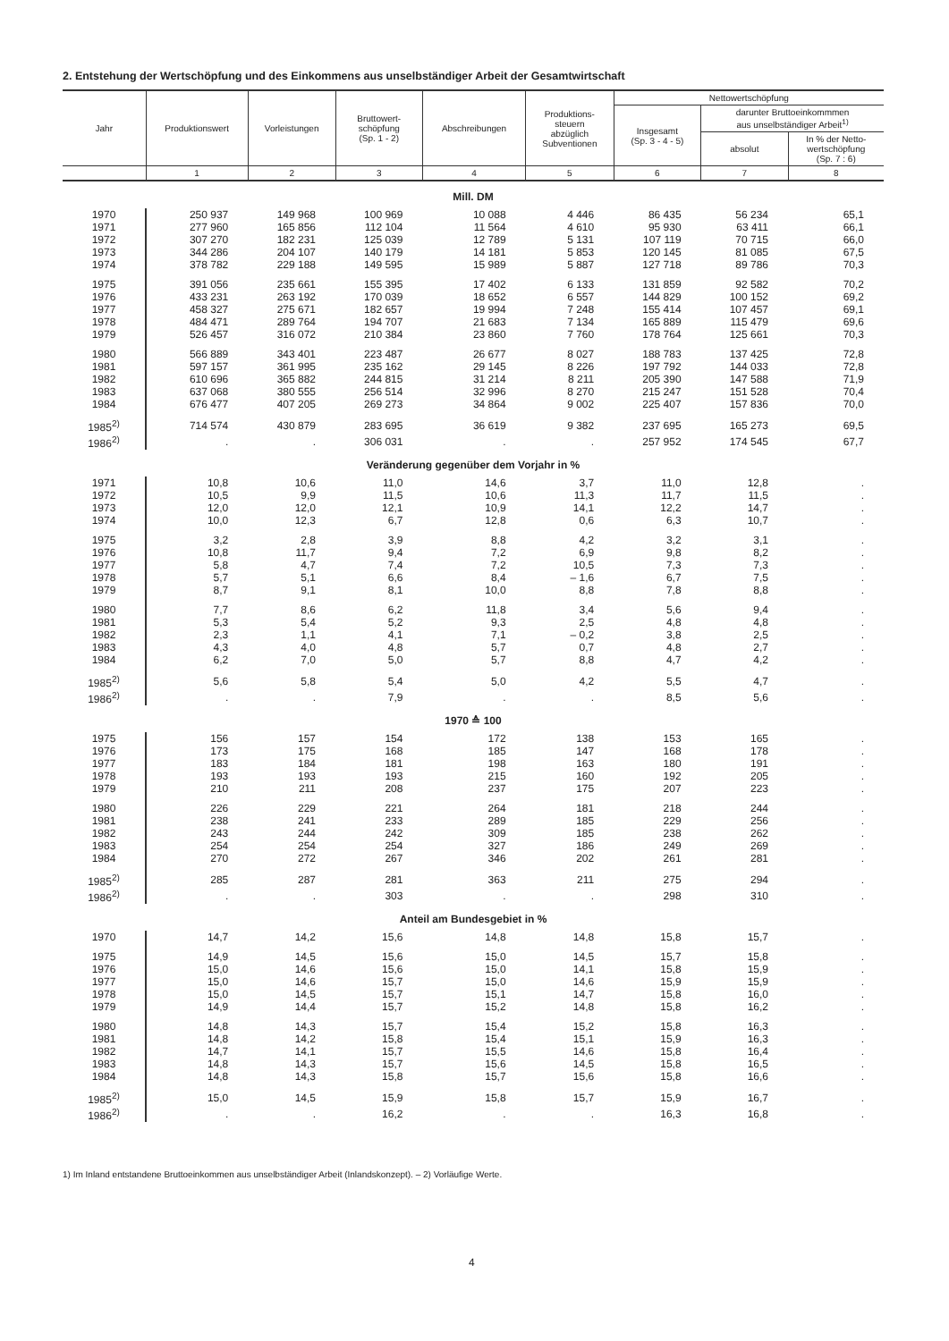2. Entstehung der Wertschöpfung und des Einkommens aus unselbständiger Arbeit der Gesamtwirtschaft
| Jahr | Produktionswert | Vorleistungen | Bruttowert- schöpfung (Sp. 1 - 2) | Abschreibungen | Produktions- steuern abzüglich Subventionen | Nettowertschöpfung | | |
| --- | --- | --- | --- | --- | --- | --- | --- | --- |
| | | | | | | Insgesamt (Sp. 3 - 4 - 5) | darunter Bruttoeinkommmen aus unselbständiger Arbeit<sup>1)</sup> | |
| | | | | | | | absolut | In % der Netto- wertschöpfung (Sp. 7 : 6) |
| | 1 | 2 | 3 | 4 | 5 | 6 | 7 | 8 |
| Mill. DM | | | | | | | | |
| 1970 | 250 937 | 149 968 | 100 969 | 10 088 | 4 446 | 86 435 | 56 234 | 65,1 |
| 1971 | 277 960 | 165 856 | 112 104 | 11 564 | 4 610 | 95 930 | 63 411 | 66,1 |
| 1972 | 307 270 | 182 231 | 125 039 | 12 789 | 5 131 | 107 119 | 70 715 | 66,0 |
| 1973 | 344 286 | 204 107 | 140 179 | 14 181 | 5 853 | 120 145 | 81 085 | 67,5 |
| 1974 | 378 782 | 229 188 | 149 595 | 15 989 | 5 887 | 127 718 | 89 786 | 70,3 |
| 1975 | 391 056 | 235 661 | 155 395 | 17 402 | 6 133 | 131 859 | 92 582 | 70,2 |
| 1976 | 433 231 | 263 192 | 170 039 | 18 652 | 6 557 | 144 829 | 100 152 | 69,2 |
| 1977 | 458 327 | 275 671 | 182 657 | 19 994 | 7 248 | 155 414 | 107 457 | 69,1 |
| 1978 | 484 471 | 289 764 | 194 707 | 21 683 | 7 134 | 165 889 | 115 479 | 69,6 |
| 1979 | 526 457 | 316 072 | 210 384 | 23 860 | 7 760 | 178 764 | 125 661 | 70,3 |
| 1980 | 566 889 | 343 401 | 223 487 | 26 677 | 8 027 | 188 783 | 137 425 | 72,8 |
| 1981 | 597 157 | 361 995 | 235 162 | 29 145 | 8 226 | 197 792 | 144 033 | 72,8 |
| 1982 | 610 696 | 365 882 | 244 815 | 31 214 | 8 211 | 205 390 | 147 588 | 71,9 |
| 1983 | 637 068 | 380 555 | 256 514 | 32 996 | 8 270 | 215 247 | 151 528 | 70,4 |
| 1984 | 676 477 | 407 205 | 269 273 | 34 864 | 9 002 | 225 407 | 157 836 | 70,0 |
| 1985<sup>2)</sup> | 714 574 | 430 879 | 283 695 | 36 619 | 9 382 | 237 695 | 165 273 | 69,5 |
| 1986<sup>2)</sup> | . | . | 306 031 | . | . | 257 952 | 174 545 | 67,7 |
| Veränderung gegenüber dem Vorjahr in % | | | | | | | | |
| 1971 | 10,8 | 10,6 | 11,0 | 14,6 | 3,7 | 11,0 | 12,8 | . |
| 1972 | 10,5 | 9,9 | 11,5 | 10,6 | 11,3 | 11,7 | 11,5 | . |
| 1973 | 12,0 | 12,0 | 12,1 | 10,9 | 14,1 | 12,2 | 14,7 | . |
| 1974 | 10,0 | 12,3 | 6,7 | 12,8 | 0,6 | 6,3 | 10,7 | . |
| 1975 | 3,2 | 2,8 | 3,9 | 8,8 | 4,2 | 3,2 | 3,1 | . |
| 1976 | 10,8 | 11,7 | 9,4 | 7,2 | 6,9 | 9,8 | 8,2 | . |
| 1977 | 5,8 | 4,7 | 7,4 | 7,2 | 10,5 | 7,3 | 7,3 | . |
| 1978 | 5,7 | 5,1 | 6,6 | 8,4 | – 1,6 | 6,7 | 7,5 | . |
| 1979 | 8,7 | 9,1 | 8,1 | 10,0 | 8,8 | 7,8 | 8,8 | . |
| 1980 | 7,7 | 8,6 | 6,2 | 11,8 | 3,4 | 5,6 | 9,4 | . |
| 1981 | 5,3 | 5,4 | 5,2 | 9,3 | 2,5 | 4,8 | 4,8 | . |
| 1982 | 2,3 | 1,1 | 4,1 | 7,1 | – 0,2 | 3,8 | 2,5 | . |
| 1983 | 4,3 | 4,0 | 4,8 | 5,7 | 0,7 | 4,8 | 2,7 | . |
| 1984 | 6,2 | 7,0 | 5,0 | 5,7 | 8,8 | 4,7 | 4,2 | . |
| 1985<sup>2)</sup> | 5,6 | 5,8 | 5,4 | 5,0 | 4,2 | 5,5 | 4,7 | . |
| 1986<sup>2)</sup> | . | . | 7,9 | . | . | 8,5 | 5,6 | . |
| 1970 ≙ 100 | | | | | | | | |
| 1975 | 156 | 157 | 154 | 172 | 138 | 153 | 165 | . |
| 1976 | 173 | 175 | 168 | 185 | 147 | 168 | 178 | . |
| 1977 | 183 | 184 | 181 | 198 | 163 | 180 | 191 | . |
| 1978 | 193 | 193 | 193 | 215 | 160 | 192 | 205 | . |
| 1979 | 210 | 211 | 208 | 237 | 175 | 207 | 223 | . |
| 1980 | 226 | 229 | 221 | 264 | 181 | 218 | 244 | . |
| 1981 | 238 | 241 | 233 | 289 | 185 | 229 | 256 | . |
| 1982 | 243 | 244 | 242 | 309 | 185 | 238 | 262 | . |
| 1983 | 254 | 254 | 254 | 327 | 186 | 249 | 269 | . |
| 1984 | 270 | 272 | 267 | 346 | 202 | 261 | 281 | . |
| 1985<sup>2)</sup> | 285 | 287 | 281 | 363 | 211 | 275 | 294 | . |
| 1986<sup>2)</sup> | . | . | 303 | . | . | 298 | 310 | . |
| Anteil am Bundesgebiet in % | | | | | | | | |
| 1970 | 14,7 | 14,2 | 15,6 | 14,8 | 14,8 | 15,8 | 15,7 | . |
| 1975 | 14,9 | 14,5 | 15,6 | 15,0 | 14,5 | 15,7 | 15,8 | . |
| 1976 | 15,0 | 14,6 | 15,6 | 15,0 | 14,1 | 15,8 | 15,9 | . |
| 1977 | 15,0 | 14,6 | 15,7 | 15,0 | 14,6 | 15,9 | 15,9 | . |
| 1978 | 15,0 | 14,5 | 15,7 | 15,1 | 14,7 | 15,8 | 16,0 | . |
| 1979 | 14,9 | 14,4 | 15,7 | 15,2 | 14,8 | 15,8 | 16,2 | . |
| 1980 | 14,8 | 14,3 | 15,7 | 15,4 | 15,2 | 15,8 | 16,3 | . |
| 1981 | 14,8 | 14,2 | 15,8 | 15,4 | 15,1 | 15,9 | 16,3 | . |
| 1982 | 14,7 | 14,1 | 15,7 | 15,5 | 14,6 | 15,8 | 16,4 | . |
| 1983 | 14,8 | 14,3 | 15,7 | 15,6 | 14,5 | 15,8 | 16,5 | . |
| 1984 | 14,8 | 14,3 | 15,8 | 15,7 | 15,6 | 15,8 | 16,6 | . |
| 1985<sup>2)</sup> | 15,0 | 14,5 | 15,9 | 15,8 | 15,7 | 15,9 | 16,7 | . |
| 1986<sup>2)</sup> | . | . | 16,2 | . | . | 16,3 | 16,8 | . |
1) Im Inland entstandene Bruttoeinkommen aus unselbständiger Arbeit (Inlandskonzept). – 2) Vorläufige Werte.
4